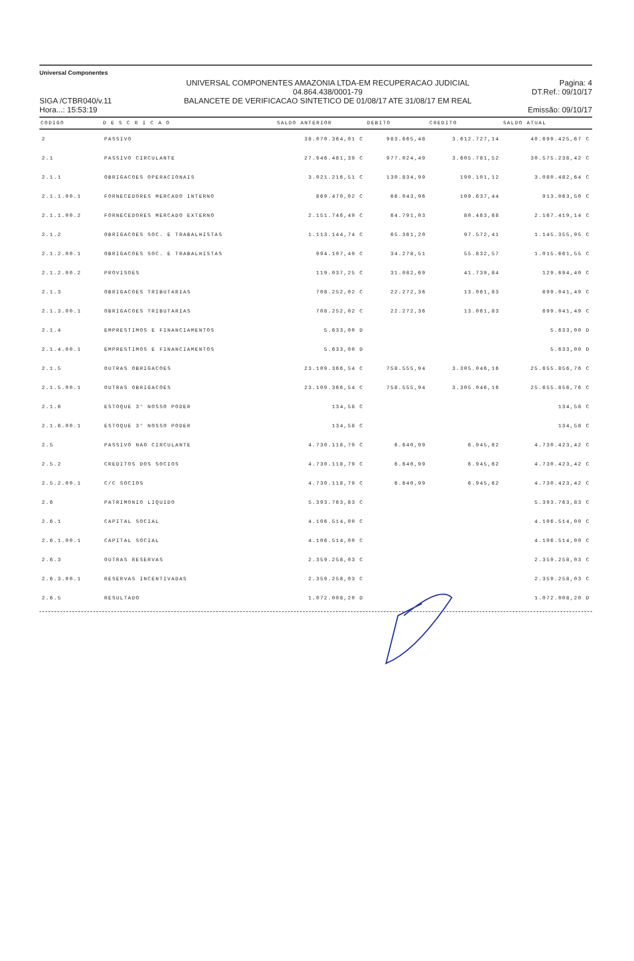Universal Componentes
SIGA /CTBR040/v.11
Hora...: 15:53:19
UNIVERSAL COMPONENTES AMAZONIA LTDA-EM RECUPERACAO JUDICIAL
04.864.438/0001-79
BALANCETE DE VERIFICACAO SINTETICO DE 01/08/17 ATE 31/08/17 EM REAL
Pagina: 4
DT.Ref.: 09/10/17
Emissão: 09/10/17
| CODIGO | D E S C R I C A O | SALDO ANTERIOR | DEBITO | CREDITO | SALDO ATUAL |
| --- | --- | --- | --- | --- | --- |
| 2 | PASSIVO | 38.070.364,01 C | 983.665,48 | 3.612.727,14 | 40.699.425,67 C |
| 2.1 | PASSIVO CIRCULANTE | 27.946.481,39 C | 977.024,49 | 3.605.781,52 | 30.575.238,42 C |
| 2.1.1 | OBRIGACOES OPERACIONAIS | 3.021.216,51 C | 130.834,99 | 190.101,12 | 3.080.482,64 C |
| 2.1.1.00.1 | FORNECEDORES MERCADO INTERNO | 869.470,02 C | 66.043,96 | 109.637,44 | 913.063,50 C |
| 2.1.1.00.2 | FORNECEDORES MERCADO EXTERNO | 2.151.746,49 C | 64.791,03 | 80.463,68 | 2.167.419,14 C |
| 2.1.2 | OBRIGACOES SOC. E TRABALHISTAS | 1.113.144,74 C | 65.361,20 | 97.572,41 | 1.145.355,95 C |
| 2.1.2.00.1 | OBRIGACOES SOC. E TRABALHISTAS | 994.107,49 C | 34.278,51 | 55.832,57 | 1.015.661,55 C |
| 2.1.2.00.2 | PROVISOES | 119.037,25 C | 31.082,69 | 41.739,84 | 129.694,40 C |
| 2.1.3 | OBRIGACOES TRIBUTARIAS | 708.252,02 C | 22.272,36 | 13.061,83 | 699.041,49 C |
| 2.1.3.00.1 | OBRIGACOES TRIBUTARIAS | 708.252,02 C | 22.272,36 | 13.061,83 | 699.041,49 C |
| 2.1.4 | EMPRESTIMOS E FINANCIAMENTOS | 5.633,00 D | | | 5.633,00 D |
| 2.1.4.00.1 | EMPRESTIMOS E FINANCIAMENTOS | 5.633,00 D | | | 5.633,00 D |
| 2.1.5 | OUTRAS OBRIGACOES | 23.109.366,54 C | 758.555,94 | 3.305.046,16 | 25.655.856,76 C |
| 2.1.5.00.1 | OUTRAS OBRIGACOES | 23.109.366,54 C | 758.555,94 | 3.305.046,16 | 25.655.856,76 C |
| 2.1.6 | ESTOQUE 3° NOSSO PODER | 134,58 C | | | 134,58 C |
| 2.1.6.00.1 | ESTOQUE 3° NOSSO PODER | 134,58 C | | | 134,58 C |
| 2.5 | PASSIVO NAO CIRCULANTE | 4.730.118,79 C | 6.640,99 | 6.945,62 | 4.730.423,42 C |
| 2.5.2 | CREDITOS DOS SOCIOS | 4.730.118,79 C | 6.640,99 | 6.945,62 | 4.730.423,42 C |
| 2.5.2.00.1 | C/C SOCIOS | 4.730.118,79 C | 6.640,99 | 6.945,62 | 4.730.423,42 C |
| 2.6 | PATRIMONIO LIQUIDO | 5.393.763,83 C | | | 5.393.763,83 C |
| 2.6.1 | CAPITAL SOCIAL | 4.106.514,00 C | | | 4.106.514,00 C |
| 2.6.1.00.1 | CAPITAL SOCIAL | 4.106.514,00 C | | | 4.106.514,00 C |
| 2.6.3 | OUTRAS RESERVAS | 2.359.258,03 C | | | 2.359.258,03 C |
| 2.6.3.00.1 | RESERVAS INCENTIVADAS | 2.359.258,03 C | | | 2.359.258,03 C |
| 2.6.5 | RESULTADO | 1.072.008,20 D | | | 1.072.008,20 D |